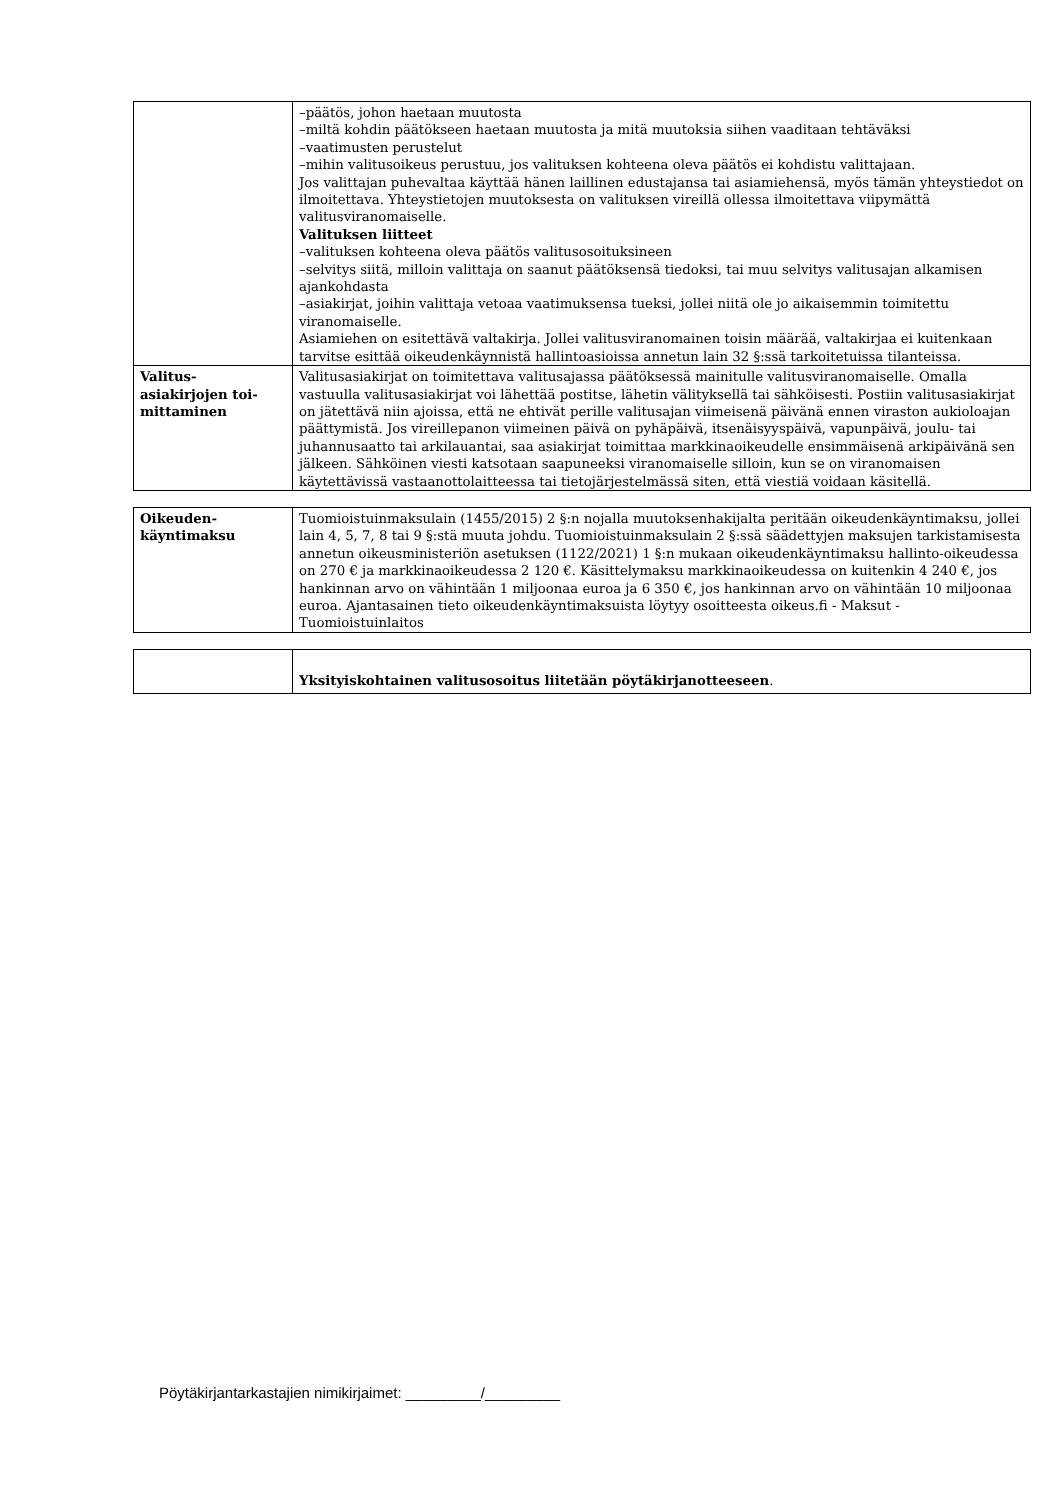| | –päätös, johon haetaan muutosta –miltä kohdin päätökseen haetaan muutosta ja mitä muutoksia siihen vaaditaan tehtäväksi –vaatimusten perustelut –mihin valitusoikeus perustuu, jos valituksen kohteena oleva päätös ei kohdistu valittajaan. Jos valittajan puhevaltaa käyttää hänen laillinen edustajansa tai asiamiehensä, myös tämän yhteystiedot on ilmoitettava. Yhteystietojen muutoksesta on valituksen vireillä ollessa ilmoitettava viipymättä valitusviranomaiselle. Valituksen liitteet –valituksen kohteena oleva päätös valitusosoituksineen –selvitys siitä, milloin valittaja on saanut päätöksensä tiedoksi, tai muu selvitys valitusajan alkamisen ajankohdasta –asiakirjat, joihin valittaja vetoaa vaatimuksensa tueksi, jollei niitä ole jo aikaisemmin toimitettu viranomaiselle. Asiamiehen on esitettävä valtakirja. Jollei valitusviranomainen toisin määrää, valtakirjaa ei kuitenkaan tarvitse esittää oikeudenkäynnistä hallintoasioissa annetun lain 32 §:ssä tarkoitetuissa tilanteissa. |
| Valitus- asiakirjojen toi- mittaminen | Valitusasiakirjat on toimitettava valitusajassa päätöksessä mainitulle valitusviranomaiselle. Omalla vastuulla valitusasiakirjat voi lähettää postitse, lähetin välityksellä tai sähköisesti. Postiin valitusasiakirjat on jätettävä niin ajoissa, että ne ehtivät perille valitusajan viimeisenä päivänä ennen viraston aukioloajan päättymistä. Jos vireillepanon viimeinen päivä on pyhäpäivä, itsenäisyyspäivä, vapunpäivä, joulu- tai juhannusaatto tai arkilauantai, saa asiakirjat toimittaa markkinaoikeudelle ensimmäisenä arkipäivänä sen jälkeen. Sähköinen viesti katsotaan saapuneeksi viranomaiselle silloin, kun se on viranomaisen käytettävissä vastaanottolaitteessa tai tietojärjestelmässä siten, että viestiä voidaan käsitellä. |
| Oikeuden- käyntimaksu | Tuomioistuinmaksulain (1455/2015) 2 §:n nojalla muutoksenhakijalta peritään oikeudenkäyntimaksu, jollei lain 4, 5, 7, 8 tai 9 §:stä muuta johdu. Tuomioistuinmaksulain 2 §:ssä säädettyjen maksujen tarkistamisesta annetun oikeusministeriön asetuksen (1122/2021) 1 §:n mukaan oikeudenkäyntimaksu hallinto-oikeudessa on 270 € ja markkinaoikeudessa 2 120 €. Käsittelymaksu markkinaoikeudessa on kuitenkin 4 240 €, jos hankinnan arvo on vähintään 1 miljoonaa euroa ja 6 350 €, jos hankinnan arvo on vähintään 10 miljoonaa euroa. Ajantasainen tieto oikeudenkäyntimaksuista löytyy osoitteesta oikeus.fi - Maksut - Tuomioistuinlaitos |
| | Yksityiskohtainen valitusosoitus liitetään pöytäkirjanotteeseen . |
Pöytäkirjantarkastajien nimikirjaimet: _________/_________